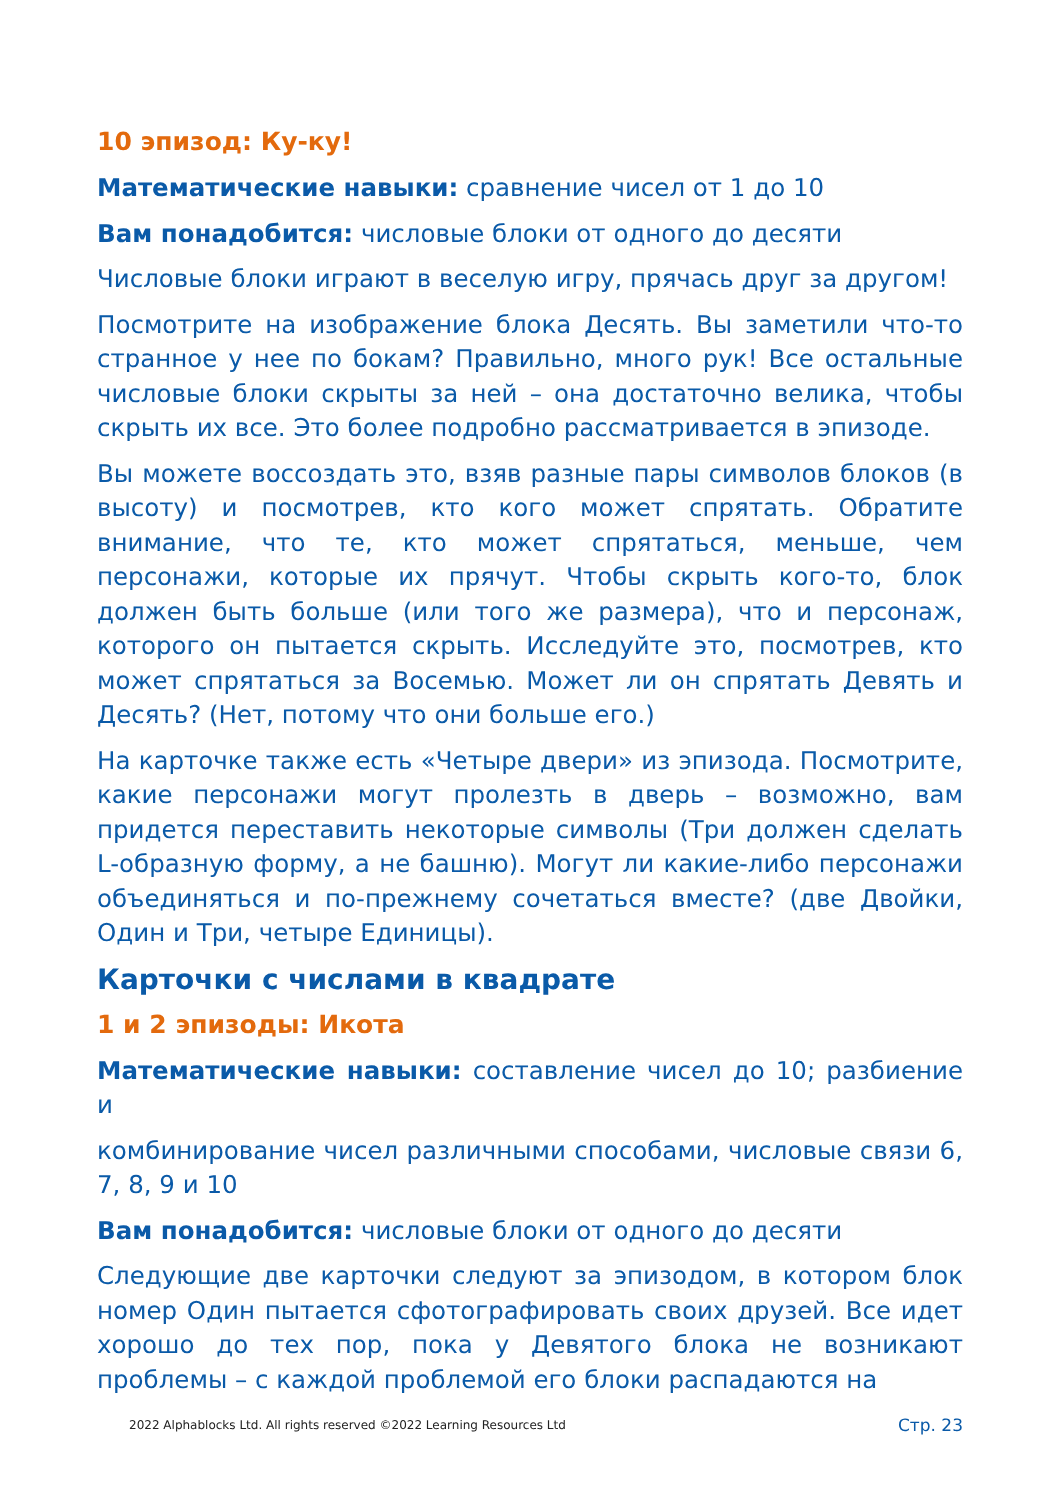10 эпизод: Ку-ку!
Математические навыки: сравнение чисел от 1 до 10
Вам понадобится: числовые блоки от одного до десяти
Числовые блоки играют в веселую игру, прячась друг за другом!
Посмотрите на изображение блока Десять. Вы заметили что-то странное у нее по бокам? Правильно, много рук! Все остальные числовые блоки скрыты за ней – она достаточно велика, чтобы скрыть их все. Это более подробно рассматривается в эпизоде.
Вы можете воссоздать это, взяв разные пары символов блоков (в высоту) и посмотрев, кто кого может спрятать. Обратите внимание, что те, кто может спрятаться, меньше, чем персонажи, которые их прячут. Чтобы скрыть кого-то, блок должен быть больше (или того же размера), что и персонаж, которого он пытается скрыть. Исследуйте это, посмотрев, кто может спрятаться за Восемью. Может ли он спрятать Девять и Десять? (Нет, потому что они больше его.)
На карточке также есть «Четыре двери» из эпизода. Посмотрите, какие персонажи могут пролезть в дверь – возможно, вам придется переставить некоторые символы (Три должен сделать L-образную форму, а не башню). Могут ли какие-либо персонажи объединяться и по-прежнему сочетаться вместе? (две Двойки, Один и Три, четыре Единицы).
Карточки с числами в квадрате
1 и 2 эпизоды: Икота
Математические навыки: составление чисел до 10; разбиение и
комбинирование чисел различными способами, числовые связи 6, 7, 8, 9 и 10
Вам понадобится: числовые блоки от одного до десяти
Следующие две карточки следуют за эпизодом, в котором блок номер Один пытается сфотографировать своих друзей. Все идет хорошо до тех пор, пока у Девятого блока не возникают проблемы – с каждой проблемой его блоки распадаются на
2022 Alphablocks Ltd. All rights reserved ©2022 Learning Resources Ltd Стр. 23